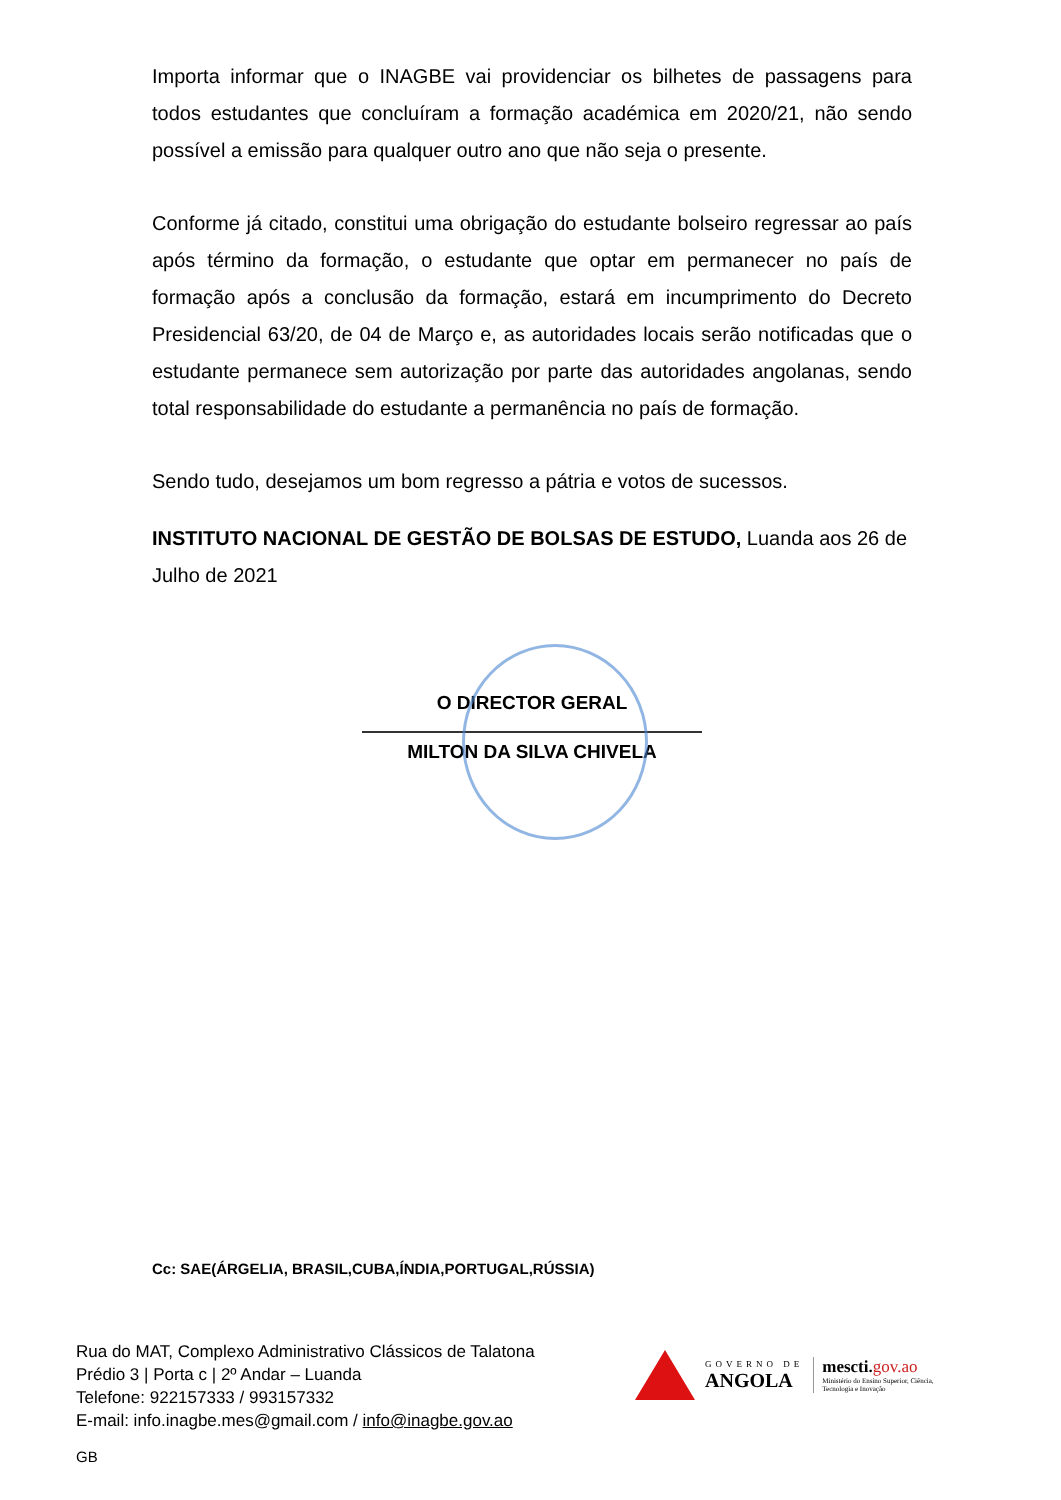Importa informar que o INAGBE vai providenciar os bilhetes de passagens para todos estudantes que concluíram a formação académica em 2020/21, não sendo possível a emissão para qualquer outro ano que não seja o presente.
Conforme já citado, constitui uma obrigação do estudante bolseiro regressar ao país após término da formação, o estudante que optar em permanecer no país de formação após a conclusão da formação, estará em incumprimento do Decreto Presidencial 63/20, de 04 de Março e, as autoridades locais serão notificadas que o estudante permanece sem autorização por parte das autoridades angolanas, sendo total responsabilidade do estudante a permanência no país de formação.
Sendo tudo, desejamos um bom regresso a pátria e votos de sucessos.
INSTITUTO NACIONAL DE GESTÃO DE BOLSAS DE ESTUDO, Luanda aos 26 de Julho de 2021
O DIRECTOR GERAL
MILTON DA SILVA CHIVELA
Cc: SAE(ÁRGELIA, BRASIL,CUBA,ÍNDIA,PORTUGAL,RÚSSIA)
Rua do MAT, Complexo Administrativo Clássicos de Talatona
Prédio 3 | Porta c | 2º Andar – Luanda
Telefone: 922157333 / 993157332
E-mail: info.inagbe.mes@gmail.com / info@inagbe.gov.ao
GOVERNO DE
ANGOLA
mescti. gov.ao
Ministério do Ensino Superior, Ciência,
Tecnologia e Inovação
GB